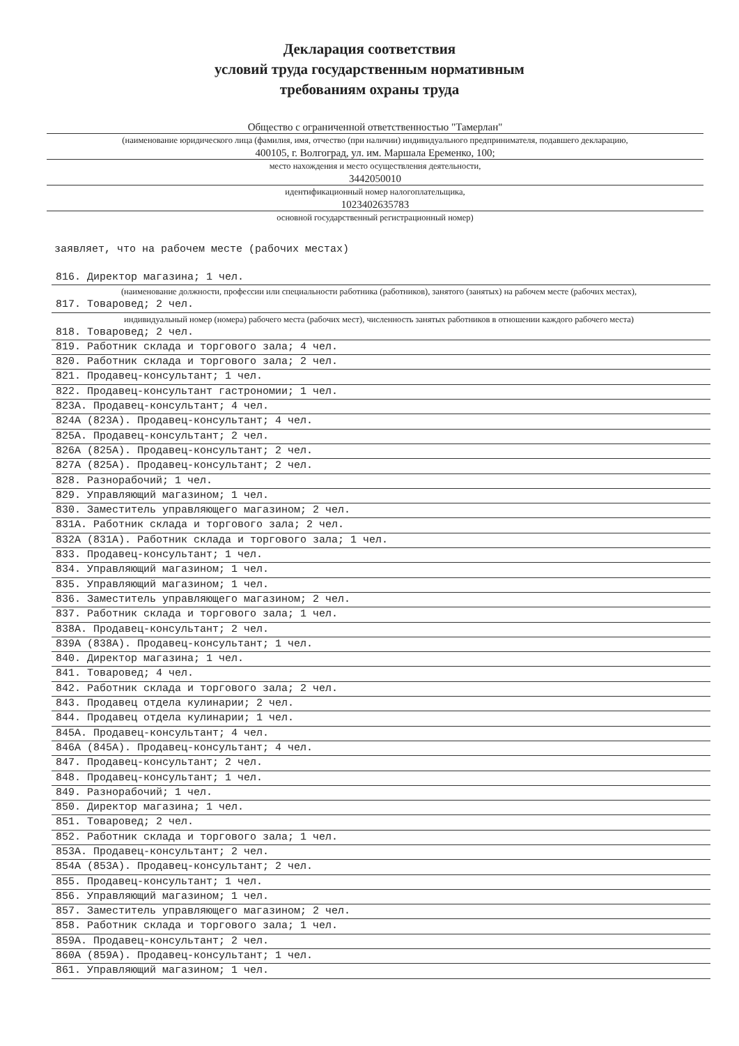Декларация соответствия
условий труда государственным нормативным
требованиям охраны труда
Общество с ограниченной ответственностью "Тамерлан"
(наименование юридического лица (фамилия, имя, отчество (при наличии) индивидуального предпринимателя, подавшего декларацию,
400105, г. Волгоград, ул. им. Маршала Еременко, 100;
место нахождения и место осуществления деятельности,
3442050010
идентификационный номер налогоплательщика,
1023402635783
основной государственный регистрационный номер)
заявляет, что на рабочем месте (рабочих местах)
816. Директор магазина; 1 чел.
(наименование должности, профессии или специальности работника (работников), занятого (занятых) на рабочем месте (рабочих местах),
817. Товаровед; 2 чел.
индивидуальный номер (номера) рабочего места (рабочих мест), численность занятых работников в отношении каждого рабочего места)
818. Товаровед; 2 чел.
819. Работник склада и торгового зала; 4 чел.
820. Работник склада и торгового зала; 2 чел.
821. Продавец-консультант; 1 чел.
822. Продавец-консультант гастрономии; 1 чел.
823А. Продавец-консультант; 4 чел.
824А (823А). Продавец-консультант; 4 чел.
825А. Продавец-консультант; 2 чел.
826А (825А). Продавец-консультант; 2 чел.
827А (825А). Продавец-консультант; 2 чел.
828. Разнорабочий; 1 чел.
829. Управляющий магазином; 1 чел.
830. Заместитель управляющего магазином; 2 чел.
831А. Работник склада и торгового зала; 2 чел.
832А (831А). Работник склада и торгового зала; 1 чел.
833. Продавец-консультант; 1 чел.
834. Управляющий магазином; 1 чел.
835. Управляющий магазином; 1 чел.
836. Заместитель управляющего магазином; 2 чел.
837. Работник склада и торгового зала; 1 чел.
838А. Продавец-консультант; 2 чел.
839А (838А). Продавец-консультант; 1 чел.
840. Директор магазина; 1 чел.
841. Товаровед; 4 чел.
842. Работник склада и торгового зала; 2 чел.
843. Продавец отдела кулинарии; 2 чел.
844. Продавец отдела кулинарии; 1 чел.
845А. Продавец-консультант; 4 чел.
846А (845А). Продавец-консультант; 4 чел.
847. Продавец-консультант; 2 чел.
848. Продавец-консультант; 1 чел.
849. Разнорабочий; 1 чел.
850. Директор магазина; 1 чел.
851. Товаровед; 2 чел.
852. Работник склада и торгового зала; 1 чел.
853А. Продавец-консультант; 2 чел.
854А (853А). Продавец-консультант; 2 чел.
855. Продавец-консультант; 1 чел.
856. Управляющий магазином; 1 чел.
857. Заместитель управляющего магазином; 2 чел.
858. Работник склада и торгового зала; 1 чел.
859А. Продавец-консультант; 2 чел.
860А (859А). Продавец-консультант; 1 чел.
861. Управляющий магазином; 1 чел.